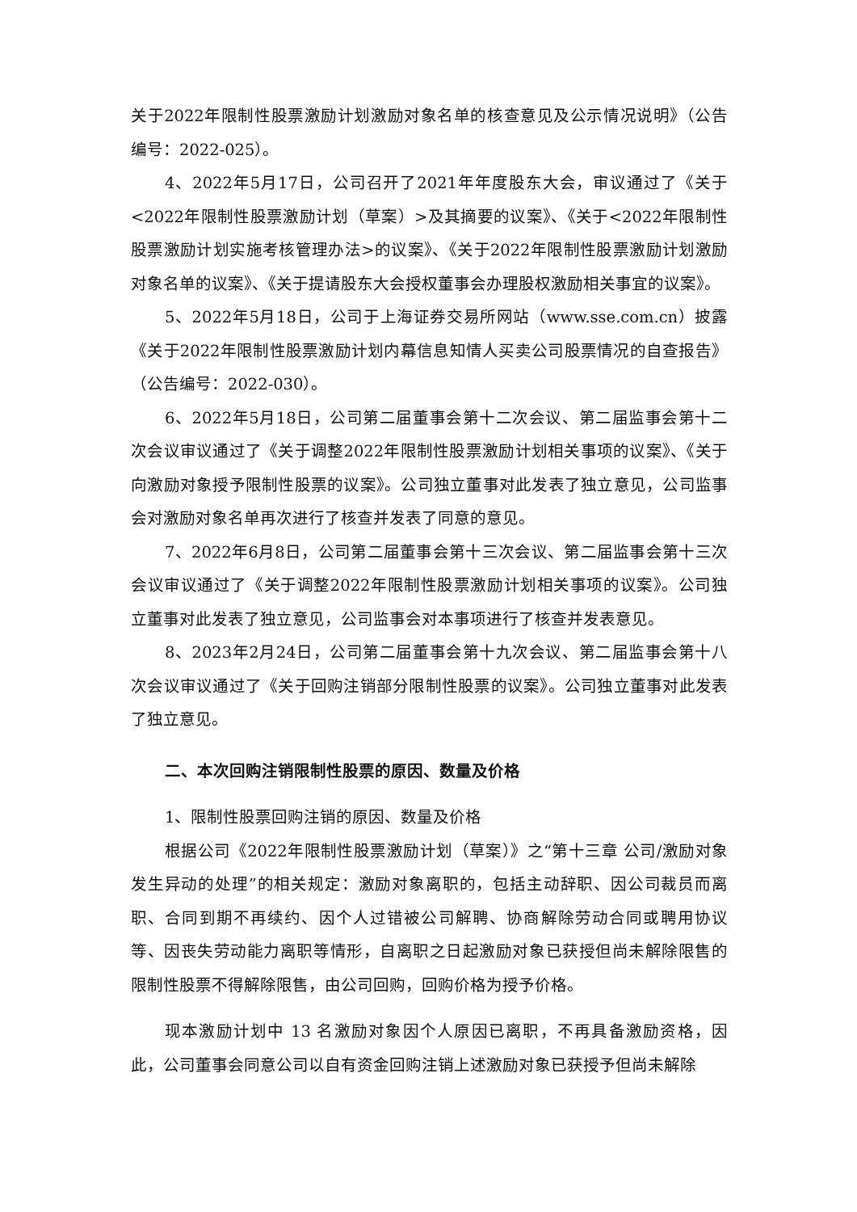关于2022年限制性股票激励计划激励对象名单的核查意见及公示情况说明》（公告编号：2022-025）。
4、2022年5月17日，公司召开了2021年年度股东大会，审议通过了《关于<2022年限制性股票激励计划（草案）>及其摘要的议案》、《关于<2022年限制性股票激励计划实施考核管理办法>的议案》、《关于2022年限制性股票激励计划激励对象名单的议案》、《关于提请股东大会授权董事会办理股权激励相关事宜的议案》。
5、2022年5月18日，公司于上海证券交易所网站（www.sse.com.cn）披露《关于2022年限制性股票激励计划内幕信息知情人买卖公司股票情况的自查报告》（公告编号：2022-030）。
6、2022年5月18日，公司第二届董事会第十二次会议、第二届监事会第十二次会议审议通过了《关于调整2022年限制性股票激励计划相关事项的议案》、《关于向激励对象授予限制性股票的议案》。公司独立董事对此发表了独立意见，公司监事会对激励对象名单再次进行了核查并发表了同意的意见。
7、2022年6月8日，公司第二届董事会第十三次会议、第二届监事会第十三次会议审议通过了《关于调整2022年限制性股票激励计划相关事项的议案》。公司独立董事对此发表了独立意见，公司监事会对本事项进行了核查并发表意见。
8、2023年2月24日，公司第二届董事会第十九次会议、第二届监事会第十八次会议审议通过了《关于回购注销部分限制性股票的议案》。公司独立董事对此发表了独立意见。
二、本次回购注销限制性股票的原因、数量及价格
1、限制性股票回购注销的原因、数量及价格
根据公司《2022年限制性股票激励计划（草案）》之“第十三章 公司/激励对象发生异动的处理”的相关规定：激励对象离职的，包括主动辞职、因公司裁员而离职、合同到期不再续约、因个人过错被公司解聘、协商解除劳动合同或聘用协议等、因丧失劳动能力离职等情形，自离职之日起激励对象已获授但尚未解除限售的限制性股票不得解除限售，由公司回购，回购价格为授予价格。
现本激励计划中 13 名激励对象因个人原因已离职，不再具备激励资格，因此，公司董事会同意公司以自有资金回购注销上述激励对象已获授予但尚未解除